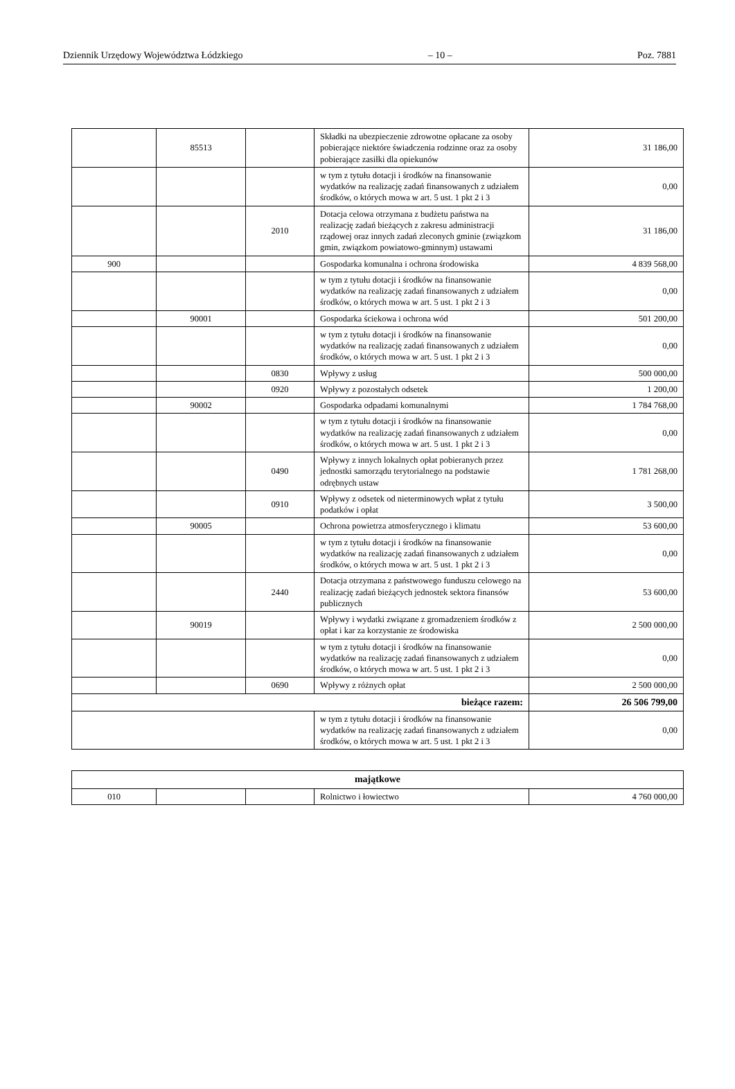Dziennik Urzędowy Województwa Łódzkiego – 10 – Poz. 7881
| | 85513 | | Składki na ubezpieczenie zdrowotne opłacane za osoby pobierające niektóre świadczenia rodzinne oraz za osoby pobierające zasiłki dla opiekunów | 31 186,00 |
| | | | w tym z tytułu dotacji i środków na finansowanie wydatków na realizację zadań finansowanych z udziałem środków, o których mowa w art. 5 ust. 1 pkt 2 i 3 | 0,00 |
| | | 2010 | Dotacja celowa otrzymana z budżetu państwa na realizację zadań bieżących z zakresu administracji rządowej oraz innych zadań zleconych gminie (związkom gmin, związkom powiatowo-gminnym) ustawami | 31 186,00 |
| 900 | | | Gospodarka komunalna i ochrona środowiska | 4 839 568,00 |
| | | | w tym z tytułu dotacji i środków na finansowanie wydatków na realizację zadań finansowanych z udziałem środków, o których mowa w art. 5 ust. 1 pkt 2 i 3 | 0,00 |
| | 90001 | | Gospodarka ściekowa i ochrona wód | 501 200,00 |
| | | | w tym z tytułu dotacji i środków na finansowanie wydatków na realizację zadań finansowanych z udziałem środków, o których mowa w art. 5 ust. 1 pkt 2 i 3 | 0,00 |
| | | 0830 | Wpływy z usług | 500 000,00 |
| | | 0920 | Wpływy z pozostałych odsetek | 1 200,00 |
| | 90002 | | Gospodarka odpadami komunalnymi | 1 784 768,00 |
| | | | w tym z tytułu dotacji i środków na finansowanie wydatków na realizację zadań finansowanych z udziałem środków, o których mowa w art. 5 ust. 1 pkt 2 i 3 | 0,00 |
| | | 0490 | Wpływy z innych lokalnych opłat pobieranych przez jednostki samorządu terytorialnego na podstawie odrębnych ustaw | 1 781 268,00 |
| | | 0910 | Wpływy z odsetek od nieterminowych wpłat z tytułu podatków i opłat | 3 500,00 |
| | 90005 | | Ochrona powietrza atmosferycznego i klimatu | 53 600,00 |
| | | | w tym z tytułu dotacji i środków na finansowanie wydatków na realizację zadań finansowanych z udziałem środków, o których mowa w art. 5 ust. 1 pkt 2 i 3 | 0,00 |
| | | 2440 | Dotacja otrzymana z państwowego funduszu celowego na realizację zadań bieżących jednostek sektora finansów publicznych | 53 600,00 |
| | 90019 | | Wpływy i wydatki związane z gromadzeniem środków z opłat i kar za korzystanie ze środowiska | 2 500 000,00 |
| | | | w tym z tytułu dotacji i środków na finansowanie wydatków na realizację zadań finansowanych z udziałem środków, o których mowa w art. 5 ust. 1 pkt 2 i 3 | 0,00 |
| | | 0690 | Wpływy z różnych opłat | 2 500 000,00 |
| bieżące razem: | | | | 26 506 799,00 |
| | | | w tym z tytułu dotacji i środków na finansowanie wydatków na realizację zadań finansowanych z udziałem środków, o których mowa w art. 5 ust. 1 pkt 2 i 3 | 0,00 |
| majątkowe | | | | |
| 010 | | | Rolnictwo i łowiectwo | 4 760 000,00 |